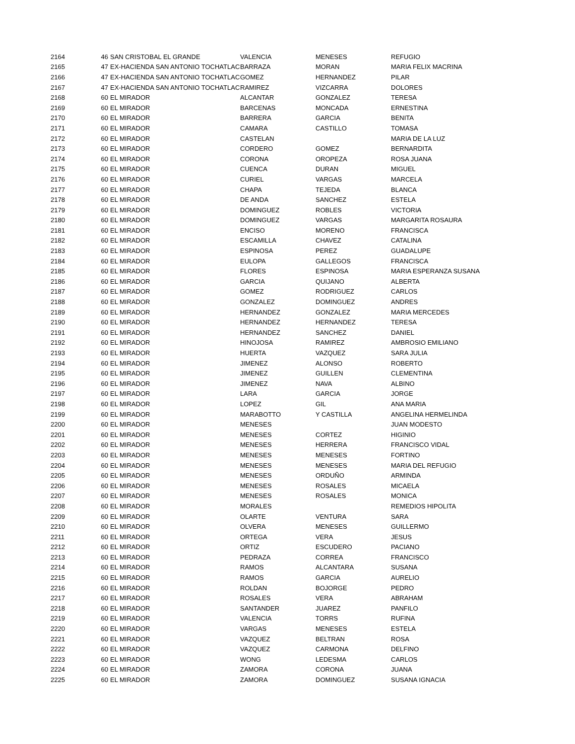| 2164 | 46 | SAN CRISTOBAL EL GRANDE | VALENCIA | MENESES | REFUGIO |
| 2165 | 47 | EX-HACIENDA SAN ANTONIO TOCHATLAC | BARRAZA | MORAN | MARIA FELIX MACRINA |
| 2166 | 47 | EX-HACIENDA SAN ANTONIO TOCHATLAC | GOMEZ | HERNANDEZ | PILAR |
| 2167 | 47 | EX-HACIENDA SAN ANTONIO TOCHATLAC | RAMIREZ | VIZCARRA | DOLORES |
| 2168 | 60 | EL MIRADOR | ALCANTAR | GONZALEZ | TERESA |
| 2169 | 60 | EL MIRADOR | BARCENAS | MONCADA | ERNESTINA |
| 2170 | 60 | EL MIRADOR | BARRERA | GARCIA | BENITA |
| 2171 | 60 | EL MIRADOR | CAMARA | CASTILLO | TOMASA |
| 2172 | 60 | EL MIRADOR | CASTELAN | | MARIA DE LA LUZ |
| 2173 | 60 | EL MIRADOR | CORDERO | GOMEZ | BERNARDITA |
| 2174 | 60 | EL MIRADOR | CORONA | OROPEZA | ROSA JUANA |
| 2175 | 60 | EL MIRADOR | CUENCA | DURAN | MIGUEL |
| 2176 | 60 | EL MIRADOR | CURIEL | VARGAS | MARCELA |
| 2177 | 60 | EL MIRADOR | CHAPA | TEJEDA | BLANCA |
| 2178 | 60 | EL MIRADOR | DE ANDA | SANCHEZ | ESTELA |
| 2179 | 60 | EL MIRADOR | DOMINGUEZ | ROBLES | VICTORIA |
| 2180 | 60 | EL MIRADOR | DOMINGUEZ | VARGAS | MARGARITA ROSAURA |
| 2181 | 60 | EL MIRADOR | ENCISO | MORENO | FRANCISCA |
| 2182 | 60 | EL MIRADOR | ESCAMILLA | CHAVEZ | CATALINA |
| 2183 | 60 | EL MIRADOR | ESPINOSA | PEREZ | GUADALUPE |
| 2184 | 60 | EL MIRADOR | EULOPA | GALLEGOS | FRANCISCA |
| 2185 | 60 | EL MIRADOR | FLORES | ESPINOSA | MARIA ESPERANZA SUSANA |
| 2186 | 60 | EL MIRADOR | GARCIA | QUIJANO | ALBERTA |
| 2187 | 60 | EL MIRADOR | GOMEZ | RODRIGUEZ | CARLOS |
| 2188 | 60 | EL MIRADOR | GONZALEZ | DOMINGUEZ | ANDRES |
| 2189 | 60 | EL MIRADOR | HERNANDEZ | GONZALEZ | MARIA MERCEDES |
| 2190 | 60 | EL MIRADOR | HERNANDEZ | HERNANDEZ | TERESA |
| 2191 | 60 | EL MIRADOR | HERNANDEZ | SANCHEZ | DANIEL |
| 2192 | 60 | EL MIRADOR | HINOJOSA | RAMIREZ | AMBROSIO EMILIANO |
| 2193 | 60 | EL MIRADOR | HUERTA | VAZQUEZ | SARA JULIA |
| 2194 | 60 | EL MIRADOR | JIMENEZ | ALONSO | ROBERTO |
| 2195 | 60 | EL MIRADOR | JIMENEZ | GUILLEN | CLEMENTINA |
| 2196 | 60 | EL MIRADOR | JIMENEZ | NAVA | ALBINO |
| 2197 | 60 | EL MIRADOR | LARA | GARCIA | JORGE |
| 2198 | 60 | EL MIRADOR | LOPEZ | GIL | ANA MARIA |
| 2199 | 60 | EL MIRADOR | MARABOTTO | Y CASTILLA | ANGELINA HERMELINDA |
| 2200 | 60 | EL MIRADOR | MENESES | | JUAN MODESTO |
| 2201 | 60 | EL MIRADOR | MENESES | CORTEZ | HIGINIO |
| 2202 | 60 | EL MIRADOR | MENESES | HERRERA | FRANCISCO VIDAL |
| 2203 | 60 | EL MIRADOR | MENESES | MENESES | FORTINO |
| 2204 | 60 | EL MIRADOR | MENESES | MENESES | MARIA DEL REFUGIO |
| 2205 | 60 | EL MIRADOR | MENESES | ORDUÑO | ARMINDA |
| 2206 | 60 | EL MIRADOR | MENESES | ROSALES | MICAELA |
| 2207 | 60 | EL MIRADOR | MENESES | ROSALES | MONICA |
| 2208 | 60 | EL MIRADOR | MORALES | | REMEDIOS HIPOLITA |
| 2209 | 60 | EL MIRADOR | OLARTE | VENTURA | SARA |
| 2210 | 60 | EL MIRADOR | OLVERA | MENESES | GUILLERMO |
| 2211 | 60 | EL MIRADOR | ORTEGA | VERA | JESUS |
| 2212 | 60 | EL MIRADOR | ORTIZ | ESCUDERO | PACIANO |
| 2213 | 60 | EL MIRADOR | PEDRAZA | CORREA | FRANCISCO |
| 2214 | 60 | EL MIRADOR | RAMOS | ALCANTARA | SUSANA |
| 2215 | 60 | EL MIRADOR | RAMOS | GARCIA | AURELIO |
| 2216 | 60 | EL MIRADOR | ROLDAN | BOJORGE | PEDRO |
| 2217 | 60 | EL MIRADOR | ROSALES | VERA | ABRAHAM |
| 2218 | 60 | EL MIRADOR | SANTANDER | JUAREZ | PANFILO |
| 2219 | 60 | EL MIRADOR | VALENCIA | TORRS | RUFINA |
| 2220 | 60 | EL MIRADOR | VARGAS | MENESES | ESTELA |
| 2221 | 60 | EL MIRADOR | VAZQUEZ | BELTRAN | ROSA |
| 2222 | 60 | EL MIRADOR | VAZQUEZ | CARMONA | DELFINO |
| 2223 | 60 | EL MIRADOR | WONG | LEDESMA | CARLOS |
| 2224 | 60 | EL MIRADOR | ZAMORA | CORONA | JUANA |
| 2225 | 60 | EL MIRADOR | ZAMORA | DOMINGUEZ | SUSANA IGNACIA |